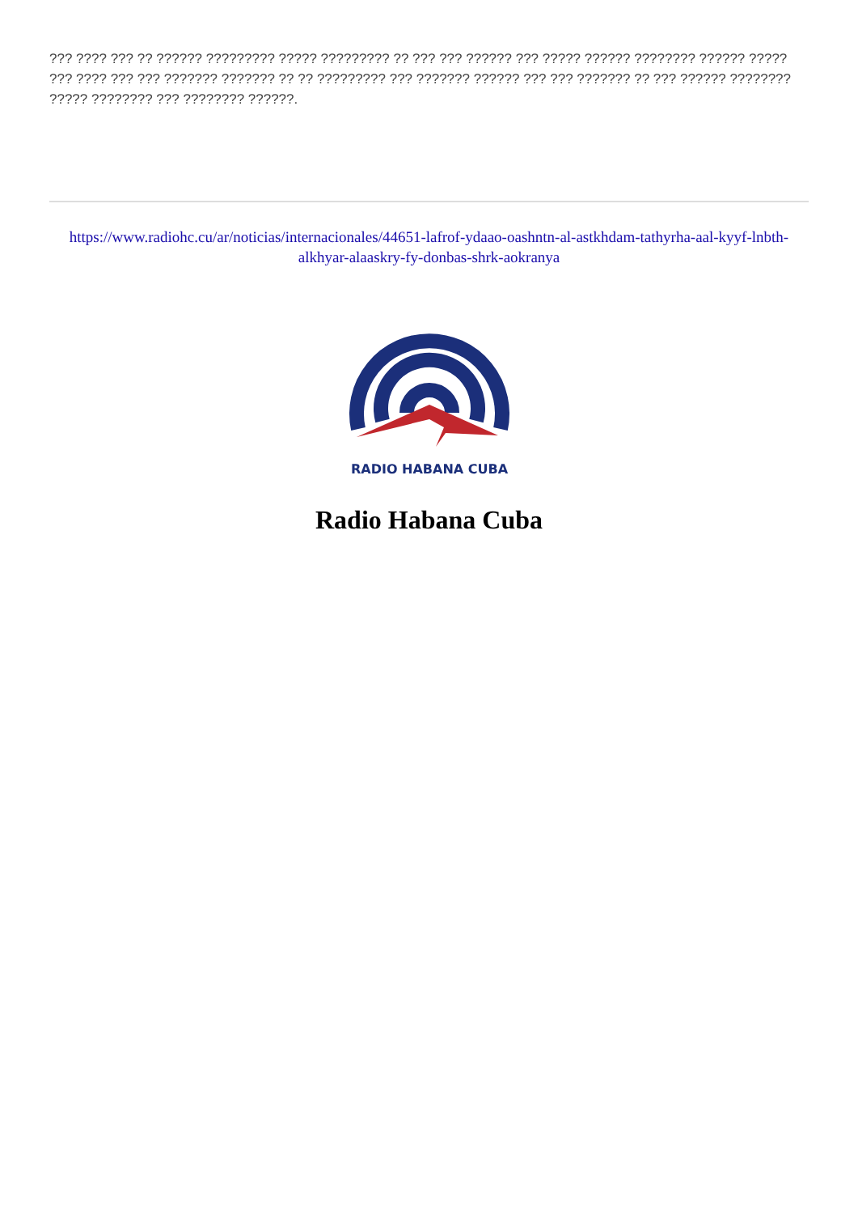??? ???? ??? ?? ?????? ????????? ????? ????????? ?? ??? ??? ?????? ??? ????? ?????? ???????? ?????? ????? ??? ???? ??? ??? ??????? ??????? ?? ?? ????????? ??? ??????? ?????? ??? ??? ??????? ?? ??? ?????? ???????? ????? ???????? ??? ???????? ??????.
https://www.radiohc.cu/ar/noticias/internacionales/44651-lafrof-ydaao-oashntn-al-astkhdam-tathyrha-aal-kyyf-lnbth-alkhyar-alaaskry-fy-donbas-shrk-aokranya
RADIO HABANA CUBA
Radio Habana Cuba